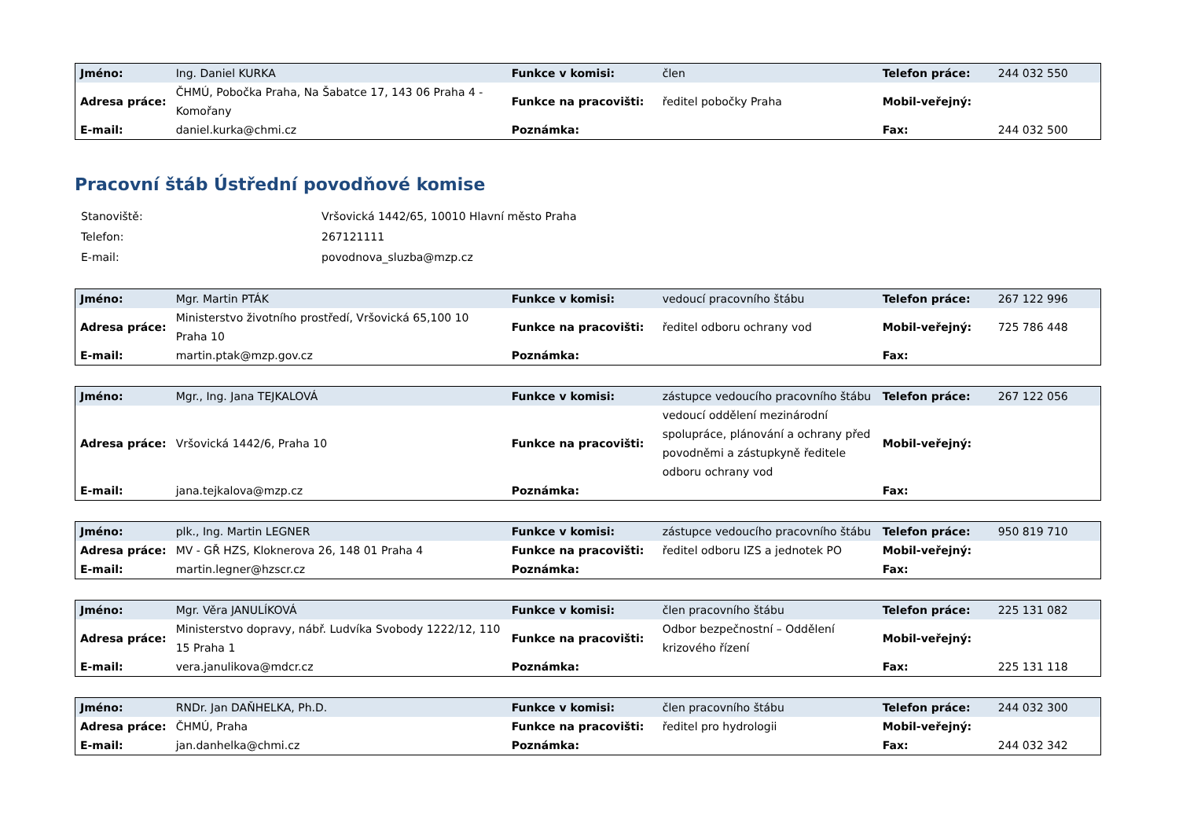| Jméno: | Ing. Daniel KURKA | Funkce v komisi: | člen | Telefon práce: | 244 032 550 |
| Adresa práce: | ČHMÚ, Pobočka Praha, Na Šabatce 17, 143 06 Praha 4 - Komořany | Funkce na pracovišti: | ředitel pobočky Praha | Mobil-veřejný: | |
| E-mail: | daniel.kurka@chmi.cz | Poznámka: | | Fax: | 244 032 500 |
Pracovní štáb Ústřední povodňové komise
| Stanoviště: | Vršovická 1442/65, 10010 Hlavní město Praha |
| Telefon: | 267121111 |
| E-mail: | povodnova_sluzba@mzp.cz |
| Jméno: | Mgr. Martin PTÁK | Funkce v komisi: | vedoucí pracovního štábu | Telefon práce: | 267 122 996 |
| Adresa práce: | Ministerstvo životního prostředí, Vršovická 65,100 10 Praha 10 | Funkce na pracovišti: | ředitel odboru ochrany vod | Mobil-veřejný: | 725 786 448 |
| E-mail: | martin.ptak@mzp.gov.cz | Poznámka: | | Fax: | |
| Jméno: | Mgr., Ing. Jana TEJKALOVÁ | Funkce v komisi: | zástupce vedoucího pracovního štábu | Telefon práce: | 267 122 056 |
| Adresa práce: | Vršovická 1442/6, Praha 10 | Funkce na pracovišti: | vedoucí oddělení mezinárodní spolupráce, plánování a ochrany před povodněmi a zástupkyně ředitele odboru ochrany vod | Mobil-veřejný: | |
| E-mail: | jana.tejkalova@mzp.cz | Poznámka: | | Fax: | |
| Jméno: | plk., Ing. Martin LEGNER | Funkce v komisi: | zástupce vedoucího pracovního štábu | Telefon práce: | 950 819 710 |
| Adresa práce: | MV - GŘ HZS, Kloknerova 26, 148 01 Praha 4 | Funkce na pracovišti: | ředitel odboru IZS a jednotek PO | Mobil-veřejný: | |
| E-mail: | martin.legner@hzscr.cz | Poznámka: | | Fax: | |
| Jméno: | Mgr. Věra JANULÍKOVÁ | Funkce v komisi: | člen pracovního štábu | Telefon práce: | 225 131 082 |
| Adresa práce: | Ministerstvo dopravy, nábř. Ludvíka Svobody 1222/12, 110 15 Praha 1 | Funkce na pracovišti: | Odbor bezpečnostní – Oddělení krizového řízení | Mobil-veřejný: | |
| E-mail: | vera.janulikova@mdcr.cz | Poznámka: | | Fax: | 225 131 118 |
| Jméno: | RNDr. Jan DAŇHELKA, Ph.D. | Funkce v komisi: | člen pracovního štábu | Telefon práce: | 244 032 300 |
| Adresa práce: | ČHMÚ, Praha | Funkce na pracovišti: | ředitel pro hydrologii | Mobil-veřejný: | |
| E-mail: | jan.danhelka@chmi.cz | Poznámka: | | Fax: | 244 032 342 |